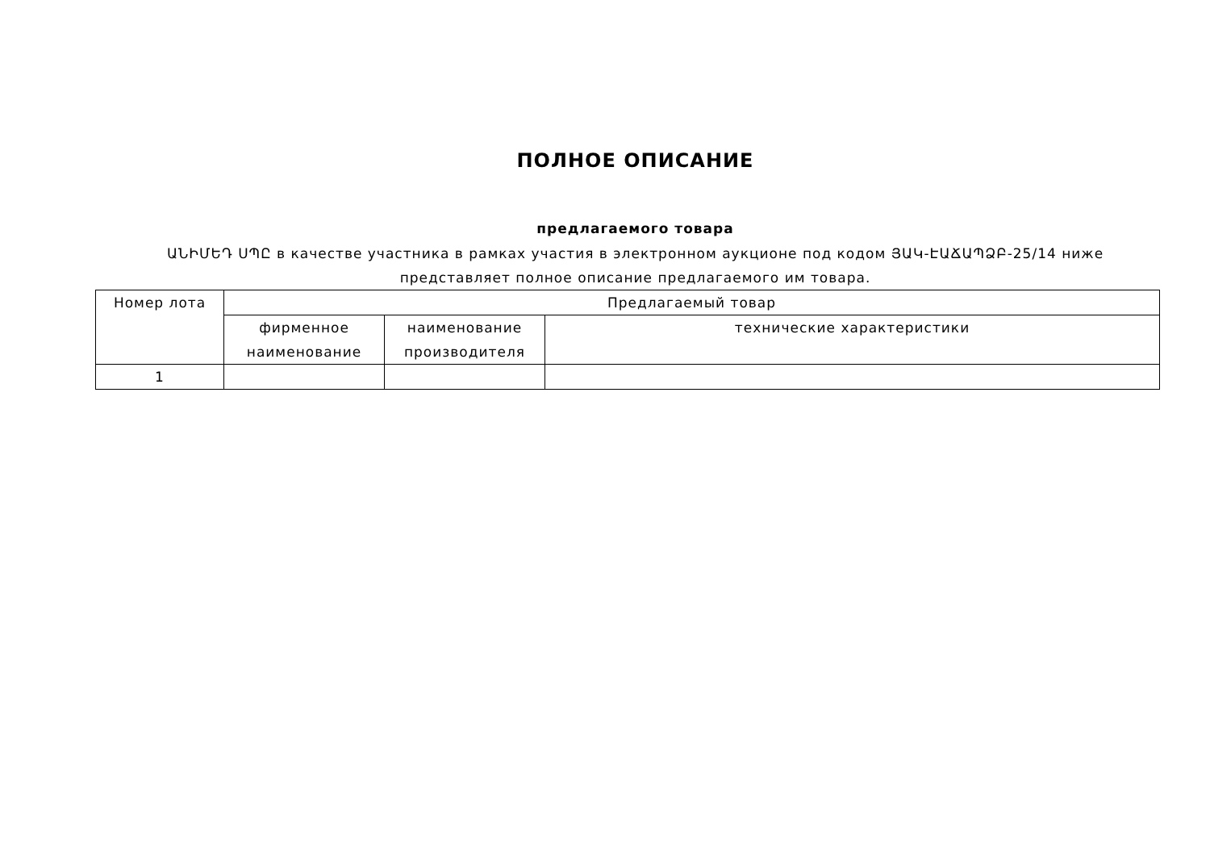ПОЛНОЕ ОПИСАНИЕ
предлагаемого товара
ԱՆԻՄԵԴ ՍՊԸ в качестве участника в рамках участия в электронном аукционе под кодом ՅԱԿ-ԷԱՃԱՊՁԲ-25/14 ниже
представляет полное описание предлагаемого им товара.
| Номер лота | Предлагаемый товар | | |
| --- | --- | --- | --- |
| | фирменное наименование | наименование производителя | технические характеристики |
| 1 | | | |